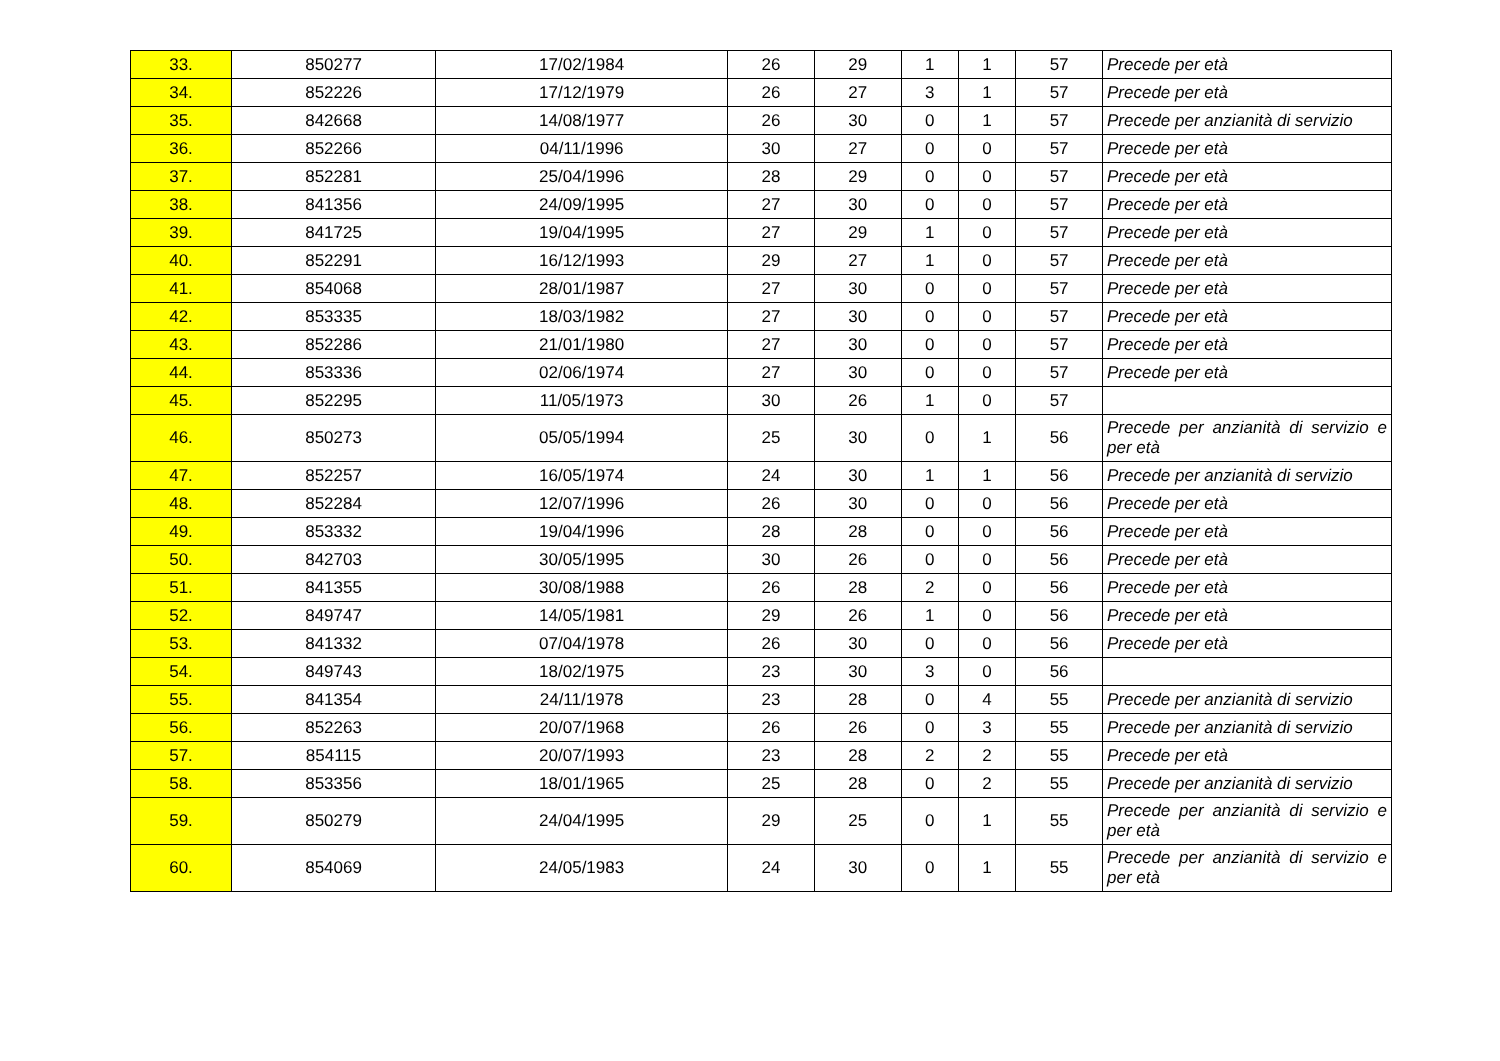| 33. | 850277 | 17/02/1984 | 26 | 29 | 1 | 1 | 57 | Precede per età |
| 34. | 852226 | 17/12/1979 | 26 | 27 | 3 | 1 | 57 | Precede per età |
| 35. | 842668 | 14/08/1977 | 26 | 30 | 0 | 1 | 57 | Precede per anzianità di servizio |
| 36. | 852266 | 04/11/1996 | 30 | 27 | 0 | 0 | 57 | Precede per età |
| 37. | 852281 | 25/04/1996 | 28 | 29 | 0 | 0 | 57 | Precede per età |
| 38. | 841356 | 24/09/1995 | 27 | 30 | 0 | 0 | 57 | Precede per età |
| 39. | 841725 | 19/04/1995 | 27 | 29 | 1 | 0 | 57 | Precede per età |
| 40. | 852291 | 16/12/1993 | 29 | 27 | 1 | 0 | 57 | Precede per età |
| 41. | 854068 | 28/01/1987 | 27 | 30 | 0 | 0 | 57 | Precede per età |
| 42. | 853335 | 18/03/1982 | 27 | 30 | 0 | 0 | 57 | Precede per età |
| 43. | 852286 | 21/01/1980 | 27 | 30 | 0 | 0 | 57 | Precede per età |
| 44. | 853336 | 02/06/1974 | 27 | 30 | 0 | 0 | 57 | Precede per età |
| 45. | 852295 | 11/05/1973 | 30 | 26 | 1 | 0 | 57 | |
| 46. | 850273 | 05/05/1994 | 25 | 30 | 0 | 1 | 56 | Precede per anzianità di servizio e per età |
| 47. | 852257 | 16/05/1974 | 24 | 30 | 1 | 1 | 56 | Precede per anzianità di servizio |
| 48. | 852284 | 12/07/1996 | 26 | 30 | 0 | 0 | 56 | Precede per età |
| 49. | 853332 | 19/04/1996 | 28 | 28 | 0 | 0 | 56 | Precede per età |
| 50. | 842703 | 30/05/1995 | 30 | 26 | 0 | 0 | 56 | Precede per età |
| 51. | 841355 | 30/08/1988 | 26 | 28 | 2 | 0 | 56 | Precede per età |
| 52. | 849747 | 14/05/1981 | 29 | 26 | 1 | 0 | 56 | Precede per età |
| 53. | 841332 | 07/04/1978 | 26 | 30 | 0 | 0 | 56 | Precede per età |
| 54. | 849743 | 18/02/1975 | 23 | 30 | 3 | 0 | 56 | |
| 55. | 841354 | 24/11/1978 | 23 | 28 | 0 | 4 | 55 | Precede per anzianità di servizio |
| 56. | 852263 | 20/07/1968 | 26 | 26 | 0 | 3 | 55 | Precede per anzianità di servizio |
| 57. | 854115 | 20/07/1993 | 23 | 28 | 2 | 2 | 55 | Precede per età |
| 58. | 853356 | 18/01/1965 | 25 | 28 | 0 | 2 | 55 | Precede per anzianità di servizio |
| 59. | 850279 | 24/04/1995 | 29 | 25 | 0 | 1 | 55 | Precede per anzianità di servizio e per età |
| 60. | 854069 | 24/05/1983 | 24 | 30 | 0 | 1 | 55 | Precede per anzianità di servizio e per età |